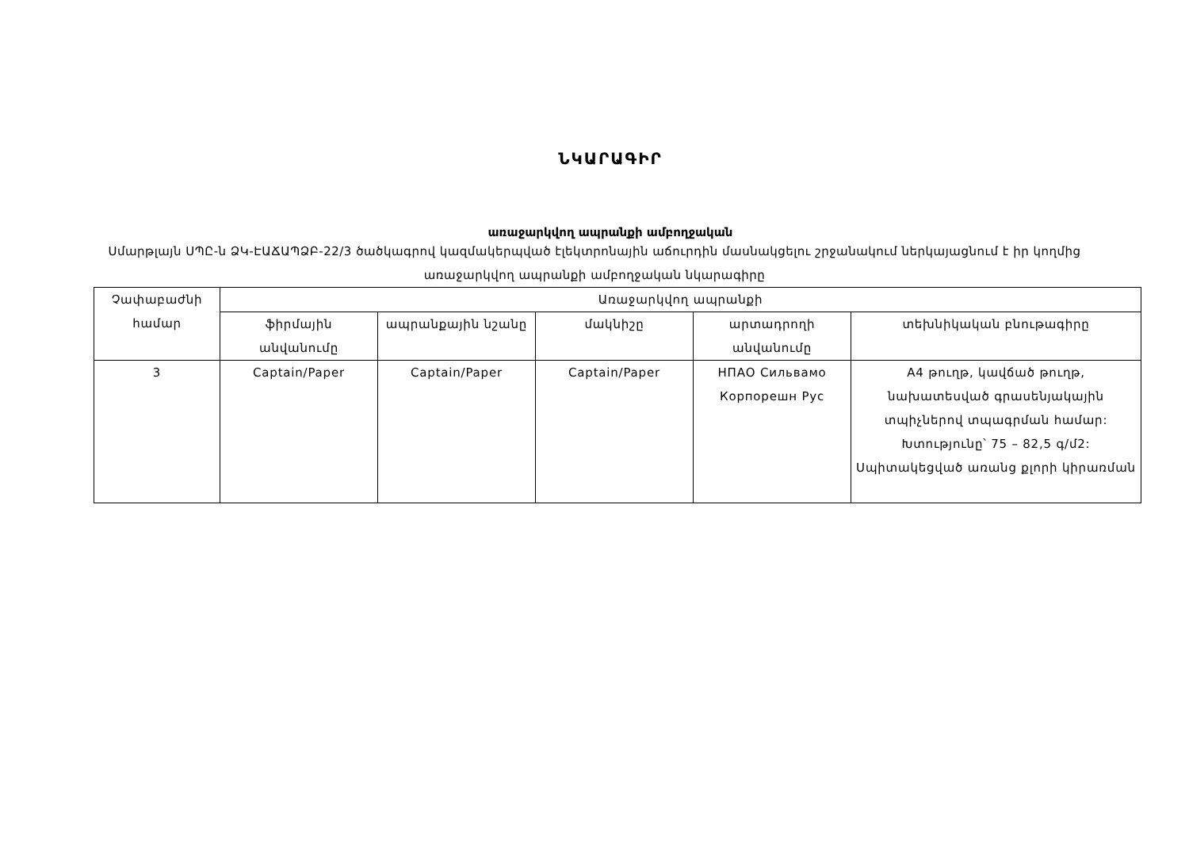ՆԿԱՐԱԳԻՐ
առաջարկվող ապրանքի ամբողջական
Սմարթլայն ՍՊԸ-ն ՁԿ-ԷԱՃԱՊՁԲ-22/3 ծածկագրով կազմակերպված էլեկտրոնային աճուրդին մասնակցելու շրջանակում ներկայացնում է իր կողմից առաջարկվող ապրանքի ամբողջական նկարագիրը
| Չափաբաժնի համար | Առաջարկվող ապրանքի | | | | |
| --- | --- | --- | --- | --- | --- |
| | ֆիրմային անվանումը | ապրանքային նշանը | մակնիշը | արտադրողի անվանումը | տեխնիկական բնութագիրը |
| 3 | Captain/Paper | Captain/Paper | Captain/Paper | НПАО Сильвамо Корпорешн Рус | A4 թուղթ, կավճած թուղթ, նախատեսված գրասենյակային տպիչներով տպագրման համար: Խտությունը՝ 75 – 82,5 գ/մ2: Սպիտակեցված առանց քլորի կիրառման |